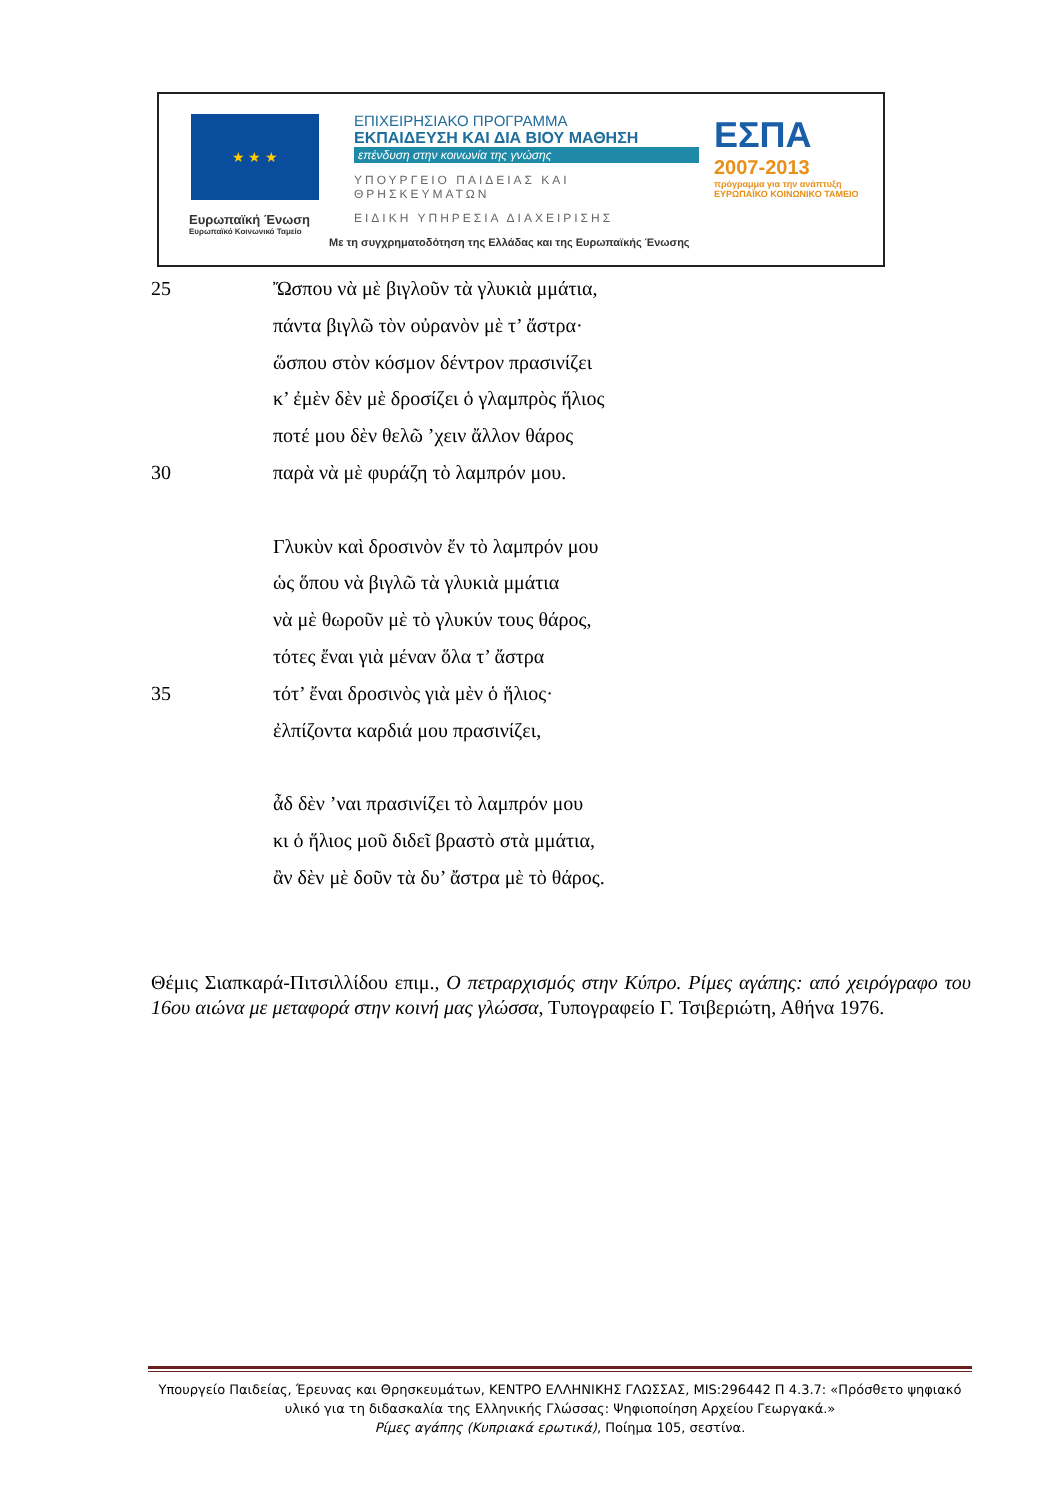★ ★ ★
Ευρωπαϊκή Ένωση
Ευρωπαϊκό Κοινωνικό Ταμείο
ΕΠΙΧΕΙΡΗΣΙΑΚΟ ΠΡΟΓΡΑΜΜΑ
ΕΚΠΑΙΔΕΥΣΗ ΚΑΙ ΔΙΑ ΒΙΟΥ ΜΑΘΗΣΗ
επένδυση στην κοινωνία της γνώσης
ΥΠΟΥΡΓΕΙΟ ΠΑΙΔΕΙΑΣ ΚΑΙ ΘΡΗΣΚΕΥΜΑΤΩΝ
ΕΙΔΙΚΗ ΥΠΗΡΕΣΙΑ ΔΙΑΧΕΙΡΙΣΗΣ
ΕΣΠΑ
2007-2013
πρόγραμμα για την ανάπτυξη
ΕΥΡΩΠΑΪΚΟ ΚΟΙΝΩΝΙΚΟ ΤΑΜΕΙΟ
Με τη συγχρηματοδότηση της Ελλάδας και της Ευρωπαϊκής Ένωσης
25 Ὤσπου νὰ μὲ βιγλοῦν τὰ γλυκιὰ μμάτια,
πάντα βιγλῶ τὸν οὐρανὸν μὲ τ’ ἄστρα·
ὥσπου στὸν κόσμον δέντρον πρασινίζει
κ’ ἐμὲν δὲν μὲ δροσίζει ὁ γλαμπρὸς ἥλιος
ποτέ μου δὲν θελῶ ’χειν ἄλλον θάρος
30 παρὰ νὰ μὲ φυράζη τὸ λαμπρόν μου.
Γλυκὺν καὶ δροσινὸν ἔν τὸ λαμπρόν μου
ὡς ὅπου νὰ βιγλῶ τὰ γλυκιὰ μμάτια
νὰ μὲ θωροῦν μὲ τὸ γλυκύν τους θάρος,
τότες ἔναι γιὰ μέναν ὅλα τ’ ἄστρα
35 τότ’ ἔναι δροσινὸς γιὰ μὲν ὁ ἥλιος·
ἐλπίζοντα καρδιά μου πρασινίζει,
ἆδ δὲν ’ναι πρασινίζει τὸ λαμπρόν μου
κι ὁ ἥλιος μοῦ διδεῖ βραστὸ στὰ μμάτια,
ἂν δὲν μὲ δοῦν τὰ δυ’ ἄστρα μὲ τὸ θάρος.
Θέμις Σιαπκαρά-Πιτσιλλίδου επιμ., Ο πετραρχισμός στην Κύπρο. Ρίμες αγάπης: από χειρόγραφο του 16ου αιώνα με μεταφορά στην κοινή μας γλώσσα, Τυπογραφείο Γ. Τσιβεριώτη, Αθήνα 1976.
Υπουργείο Παιδείας, Έρευνας και Θρησκευμάτων, ΚΕΝΤΡΟ ΕΛΛΗΝΙΚΗΣ ΓΛΩΣΣΑΣ, MIS:296442 Π 4.3.7: «Πρόσθετο ψηφιακό υλικό για τη διδασκαλία της Ελληνικής Γλώσσας: Ψηφιοποίηση Αρχείου Γεωργακά.»
Ρίμες αγάπης (Κυπριακά ερωτικά), Ποίημα 105, σεστίνα.